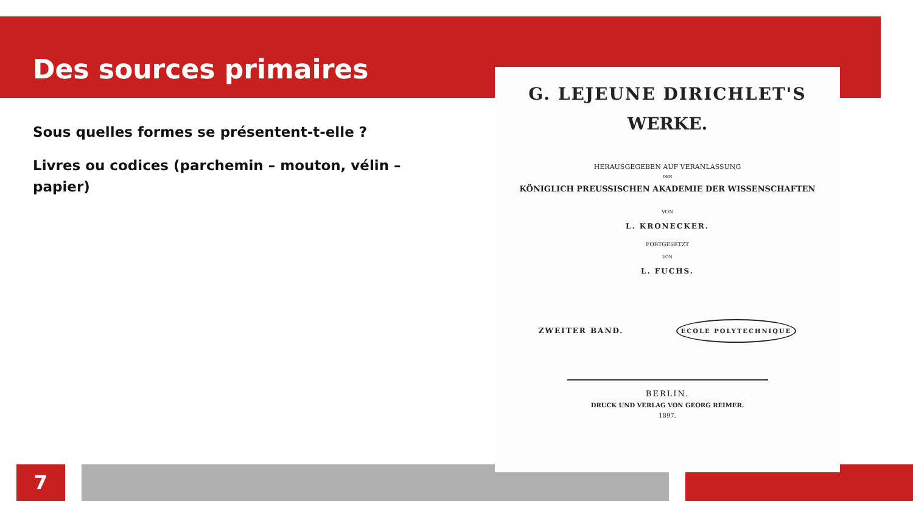Des sources primaires
Sous quelles formes se présentent-t-elle ?
Livres ou codices (parchemin – mouton, vélin – papier)
7
G. LEJEUNE DIRICHLET'S
WERKE.
HERAUSGEGEBEN AUF VERANLASSUNG
DER
KÖNIGLICH PREUSSISCHEN AKADEMIE DER WISSENSCHAFTEN
VON
L. KRONECKER.
FORTGESETZT
VON
L. FUCHS.
ZWEITER BAND. ECOLE POLYTECHNIQUE
BERLIN.
DRUCK UND VERLAG VON GEORG REIMER.
1897.